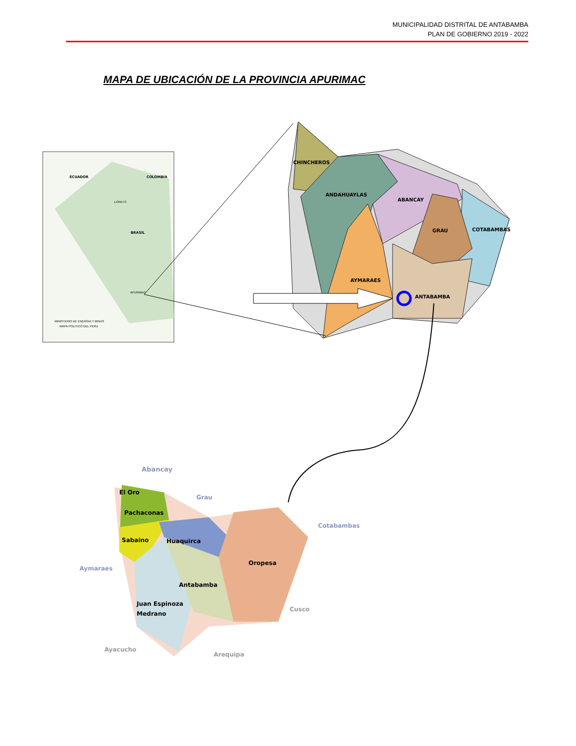MUNICIPALIDAD DISTRITAL DE ANTABAMBA
PLAN DE GOBIERNO 2019 - 2022
MAPA DE UBICACIÓN DE LA PROVINCIA APURIMAC
ECUADOR
COLOMBIA
BRASIL
LORETO
APURIMAC
MINISTERIO DE ENERGIA Y MINAS
MAPA POLITICO DEL PERU
CHINCHEROS
ANDAHUAYLAS
ABANCAY
GRAU
COTABAMBAS
AYMARAES
ANTABAMBA
Abancay
El Oro
Pachaconas
Grau
Cotabambas
Sabaino
Huaquirca
Oropesa
Aymaraes
Antabamba
Juan Espinoza
Medrano
Cusco
Ayacucho
Arequipa